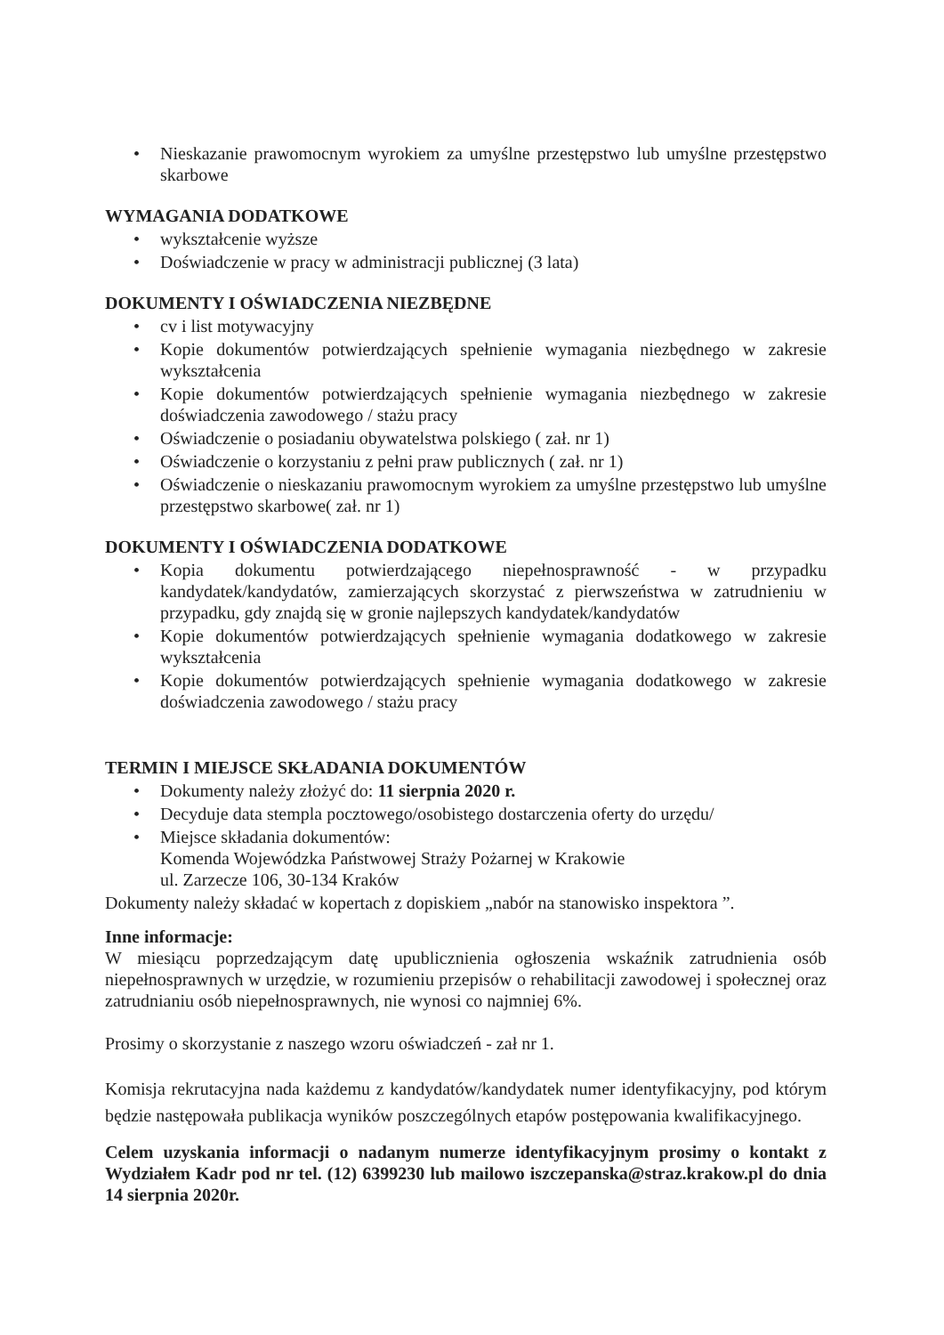• Nieskazanie prawomocnym wyrokiem za umyślne przestępstwo lub umyślne przestępstwo skarbowe
WYMAGANIA DODATKOWE
• wykształcenie wyższe
• Doświadczenie w pracy w administracji publicznej (3 lata)
DOKUMENTY I OŚWIADCZENIA NIEZBĘDNE
• cv i list motywacyjny
• Kopie dokumentów potwierdzających spełnienie wymagania niezbędnego w zakresie wykształcenia
• Kopie dokumentów potwierdzających spełnienie wymagania niezbędnego w zakresie doświadczenia zawodowego / stażu pracy
• Oświadczenie o posiadaniu obywatelstwa polskiego ( zał. nr 1)
• Oświadczenie o korzystaniu z pełni praw publicznych ( zał. nr 1)
• Oświadczenie o nieskazaniu prawomocnym wyrokiem za umyślne przestępstwo lub umyślne przestępstwo skarbowe( zał. nr 1)
DOKUMENTY I OŚWIADCZENIA DODATKOWE
• Kopia dokumentu potwierdzającego niepełnosprawność - w przypadku kandydatek/kandydatów, zamierzających skorzystać z pierwszeństwa w zatrudnieniu w przypadku, gdy znajdą się w gronie najlepszych kandydatek/kandydatów
• Kopie dokumentów potwierdzających spełnienie wymagania dodatkowego w zakresie wykształcenia
• Kopie dokumentów potwierdzających spełnienie wymagania dodatkowego w zakresie doświadczenia zawodowego / stażu pracy
TERMIN I MIEJSCE SKŁADANIA DOKUMENTÓW
• Dokumenty należy złożyć do: 11 sierpnia 2020 r.
• Decyduje data stempla pocztowego/osobistego dostarczenia oferty do urzędu/
• Miejsce składania dokumentów:
Komenda Wojewódzka Państwowej Straży Pożarnej w Krakowie
ul. Zarzecze 106, 30-134 Kraków
Dokumenty należy składać w kopertach z dopiskiem „nabór na stanowisko inspektora ”.
Inne informacje:
W miesiącu poprzedzającym datę upublicznienia ogłoszenia wskaźnik zatrudnienia osób niepełnosprawnych w urzędzie, w rozumieniu przepisów o rehabilitacji zawodowej i społecznej oraz zatrudnianiu osób niepełnosprawnych, nie wynosi co najmniej 6%.
Prosimy o skorzystanie z naszego wzoru oświadczeń - zał nr 1.
Komisja rekrutacyjna nada każdemu z kandydatów/kandydatek numer identyfikacyjny, pod którym będzie następowała publikacja wyników poszczególnych etapów postępowania kwalifikacyjnego.
Celem uzyskania informacji o nadanym numerze identyfikacyjnym prosimy o kontakt z Wydziałem Kadr pod nr tel. (12) 6399230 lub mailowo iszczepanska@straz.krakow.pl do dnia 14 sierpnia 2020r.